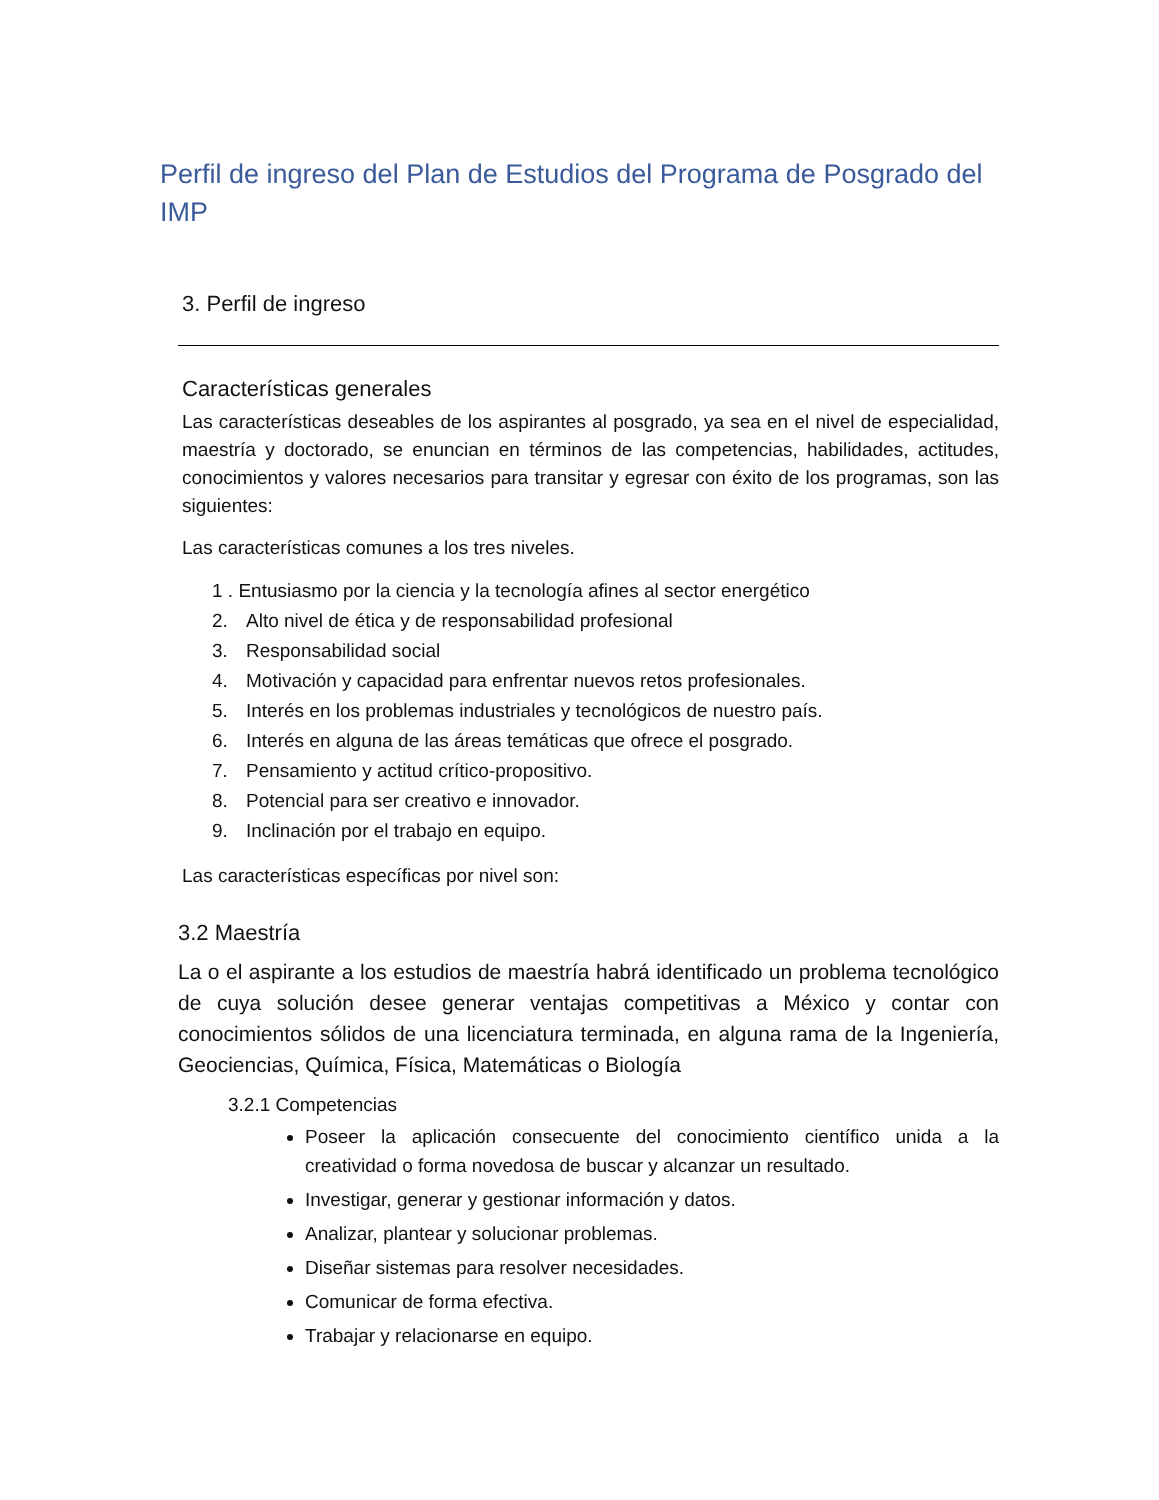Perfil de ingreso del Plan de Estudios del Programa de Posgrado del IMP
3. Perfil de ingreso
Características generales
Las características deseables de los aspirantes al posgrado, ya sea en el nivel de especialidad, maestría y doctorado, se enuncian en términos de las competencias, habilidades, actitudes, conocimientos y valores necesarios para transitar y egresar con éxito de los programas, son las siguientes:
Las características comunes a los tres niveles.
1 . Entusiasmo por la ciencia y la tecnología afines al sector energético
2. Alto nivel de ética y de responsabilidad profesional
3. Responsabilidad social
4. Motivación y capacidad para enfrentar nuevos retos profesionales.
5. Interés en los problemas industriales y tecnológicos de nuestro país.
6. Interés en alguna de las áreas temáticas que ofrece el posgrado.
7. Pensamiento y actitud crítico-propositivo.
8. Potencial para ser creativo e innovador.
9. Inclinación por el trabajo en equipo.
Las características específicas por nivel son:
3.2 Maestría
La o el aspirante a los estudios de maestría habrá identificado un problema tecnológico de cuya solución desee generar ventajas competitivas a México y contar con conocimientos sólidos de una licenciatura terminada, en alguna rama de la Ingeniería, Geociencias, Química, Física, Matemáticas o Biología
3.2.1 Competencias
Poseer la aplicación consecuente del conocimiento científico unida a la creatividad o forma novedosa de buscar y alcanzar un resultado.
Investigar, generar y gestionar información y datos.
Analizar, plantear y solucionar problemas.
Diseñar sistemas para resolver necesidades.
Comunicar de forma efectiva.
Trabajar y relacionarse en equipo.